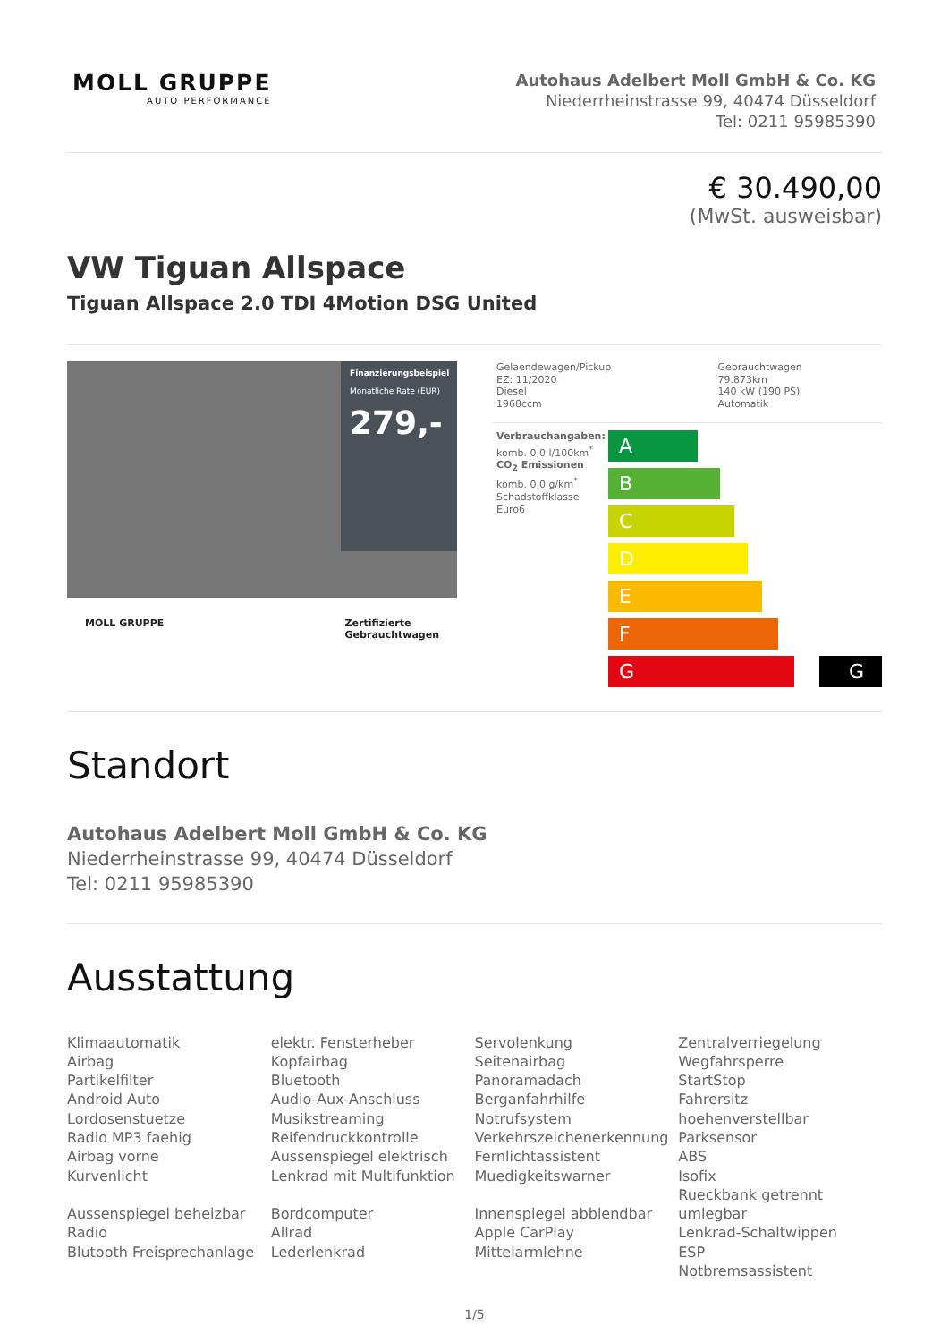MOLL GRUPPE
AUTO PERFORMANCE
Autohaus Adelbert Moll GmbH & Co. KG
Niederrheinstrasse 99, 40474 Düsseldorf
Tel: 0211 95985390
€ 30.490,00
(MwSt. ausweisbar)
VW Tiguan Allspace
Tiguan Allspace 2.0 TDI 4Motion DSG United
Finanzierungsbeispiel
Monatliche Rate (EUR)
279,-
MOLL GRUPPE Zertifizierte
Gebrauchtwagen
| Gelaendewagen/Pickup EZ: 11/2020 Diesel 1968ccm | Gebrauchtwagen 79.873km 140 kW (190 PS) Automatik |
Verbrauchangaben:
komb. 0,0 l/100km<sup>*</sup>
CO<sub>2</sub> Emissionen
komb. 0,0 g/km<sup>*</sup>
Schadstoffklasse Euro6
A
B
C
D
E
F
G G
Standort
Autohaus Adelbert Moll GmbH & Co. KG
Niederrheinstrasse 99, 40474 Düsseldorf
Tel: 0211 95985390
Ausstattung
Klimaautomatik
Airbag
Partikelfilter
Android Auto
Lordosenstuetze
Radio MP3 faehig
Airbag vorne
Kurvenlicht
Aussenspiegel beheizbar
Radio
Blutooth Freisprechanlage
elektr. Fensterheber
Kopfairbag
Bluetooth
Audio-Aux-Anschluss
Musikstreaming
Reifendruckkontrolle
Aussenspiegel elektrisch
Lenkrad mit Multifunktion
Bordcomputer
Allrad
Lederlenkrad
Servolenkung
Seitenairbag
Panoramadach
Berganfahrhilfe
Notrufsystem
Verkehrszeichenerkennung
Fernlichtassistent
Muedigkeitswarner
Innenspiegel abblendbar
Apple CarPlay
Mittelarmlehne
Zentralverriegelung
Wegfahrsperre
StartStop
Fahrersitz hoehenverstellbar
Parksensor
ABS
Isofix
Rueckbank getrennt umlegbar
Lenkrad-Schaltwippen
ESP
Notbremsassistent
1/5